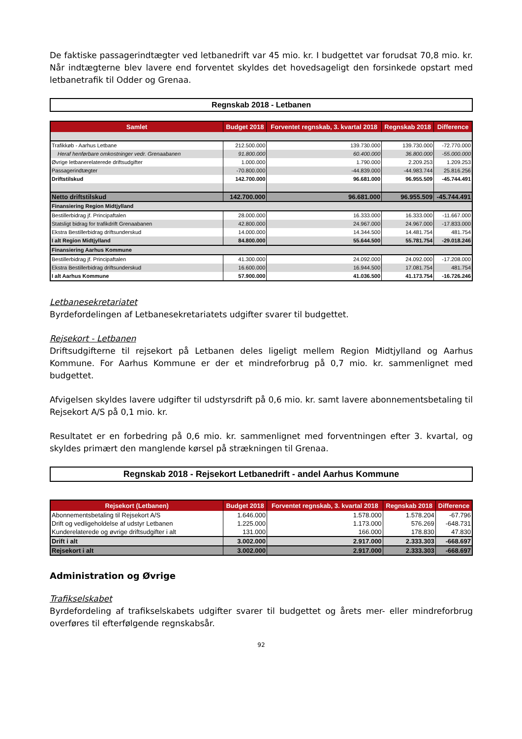De faktiske passagerindtægter ved letbanedrift var 45 mio. kr. I budgettet var forudsat 70,8 mio. kr. Når indtægterne blev lavere end forventet skyldes det hovedsageligt den forsinkede opstart med letbanetrafik til Odder og Grenaa.
Regnskab 2018 - Letbanen
| Samlet | Budget 2018 | Forventet regnskab, 3. kvartal 2018 | Regnskab 2018 | Difference |
| --- | --- | --- | --- | --- |
| Trafikkøb - Aarhus Letbane | 212.500.000 | 139.730.000 | 139.730.000 | -72.770.000 |
| Heraf henførbare omkostninger vedr. Grenaabanen | 91.800.000 | 60.400.000 | 36.800.000 | -55.000.000 |
| Øvrige letbanerelaterede driftsudgifter | 1.000.000 | 1.790.000 | 2.209.253 | 1.209.253 |
| Passagerindtægter | -70.800.000 | -44.839.000 | -44.983.744 | 25.816.256 |
| Driftstilskud | 142.700.000 | 96.681.000 | 96.955.509 | -45.744.491 |
| Netto driftstilskud | 142.700.000 | 96.681.000 | 96.955.509 | -45.744.491 |
| Finansiering Region Midtjylland | | | | |
| Bestillerbidrag jf. Principaftalen | 28.000.000 | 16.333.000 | 16.333.000 | -11.667.000 |
| Statsligt bidrag for trafikdrift Grenaabanen | 42.800.000 | 24.967.000 | 24.967.000 | -17.833.000 |
| Ekstra Bestillerbidrag driftsunderskud | 14.000.000 | 14.344.500 | 14.481.754 | 481.754 |
| I alt Region Midtjylland | 84.800.000 | 55.644.500 | 55.781.754 | -29.018.246 |
| Finansiering Aarhus Kommune | | | | |
| Bestillerbidrag jf. Principaftalen | 41.300.000 | 24.092.000 | 24.092.000 | -17.208.000 |
| Ekstra Bestillerbidrag driftsunderskud | 16.600.000 | 16.944.500 | 17.081.754 | 481.754 |
| I alt Aarhus Kommune | 57.900.000 | 41.036.500 | 41.173.754 | -16.726.246 |
Letbanesekretariatet
Byrdefordelingen af Letbanesekretariatets udgifter svarer til budgettet.
Rejsekort - Letbanen
Driftsudgifterne til rejsekort på Letbanen deles ligeligt mellem Region Midtjylland og Aarhus Kommune. For Aarhus Kommune er der et mindreforbrug på 0,7 mio. kr. sammenlignet med budgettet.
Afvigelsen skyldes lavere udgifter til udstyrsdrift på 0,6 mio. kr. samt lavere abonnementsbetaling til Rejsekort A/S på 0,1 mio. kr.
Resultatet er en forbedring på 0,6 mio. kr. sammenlignet med forventningen efter 3. kvartal, og skyldes primært den manglende kørsel på strækningen til Grenaa.
Regnskab 2018 - Rejsekort Letbanedrift - andel Aarhus Kommune
| Rejsekort (Letbanen) | Budget 2018 | Forventet regnskab, 3. kvartal 2018 | Regnskab 2018 | Difference |
| --- | --- | --- | --- | --- |
| Abonnementsbetaling til Rejsekort A/S | 1.646.000 | 1.578.000 | 1.578.204 | -67.796 |
| Drift og vedligeholdelse af udstyr Letbanen | 1.225.000 | 1.173.000 | 576.269 | -648.731 |
| Kunderelaterede og øvrige driftsudgifter i alt | 131.000 | 166.000 | 178.830 | 47.830 |
| Drift i alt | 3.002.000 | 2.917.000 | 2.333.303 | -668.697 |
| Rejsekort i alt | 3.002.000 | 2.917.000 | 2.333.303 | -668.697 |
Administration og Øvrige
Trafikselskabet
Byrdefordeling af trafikselskabets udgifter svarer til budgettet og årets mer- eller mindreforbrug overføres til efterfølgende regnskabsår.
92